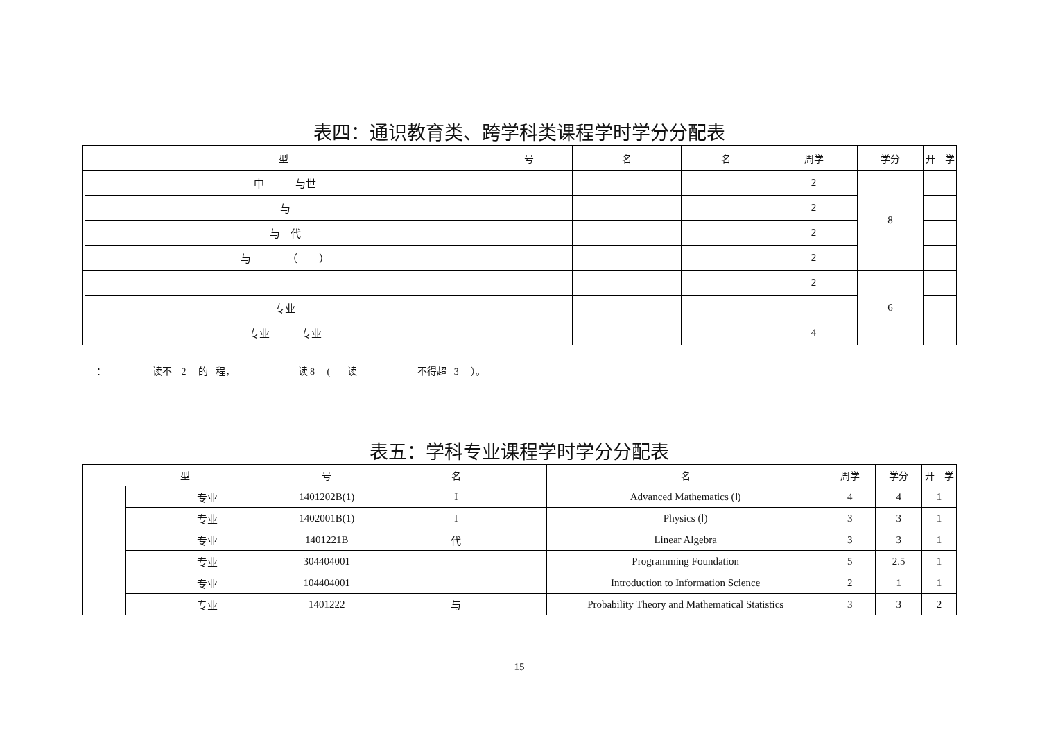表四：通识教育类、跨学科类课程学时学分分配表
| 型 | | 号 | 名 | 名 | 周学 | 学分 | 开 学 |
| --- | --- | --- | --- | --- | --- | --- | --- |
| | 中 与世 | | | | 2 | 8 | |
| | 与 | | | | 2 | | |
| | 与 代 | | | | 2 | | |
| | 与 （ ） | | | | 2 | | |
| | | | | | 2 | 6 | |
| | 专业 | | | | | | |
| | 专业 专业 | | | | 4 | | |
： 读不 2 的 程， 读 8 ( 读 不得超 3 ）。
表五：学科专业课程学时学分分配表
| 型 | | 号 | 名 | 名 | 周学 | 学分 | 开 学 |
| --- | --- | --- | --- | --- | --- | --- | --- |
| | 专业 | 1401202B(1) | I | Advanced Mathematics (Ⅰ) | 4 | 4 | 1 |
| | 专业 | 1402001B(1) | I | Physics (Ⅰ) | 3 | 3 | 1 |
| | 专业 | 1401221B | 代 | Linear Algebra | 3 | 3 | 1 |
| | 专业 | 304404001 | | Programming Foundation | 5 | 2.5 | 1 |
| | 专业 | 104404001 | | Introduction to Information Science | 2 | 1 | 1 |
| | 专业 | 1401222 | 与 | Probability Theory and Mathematical Statistics | 3 | 3 | 2 |
15